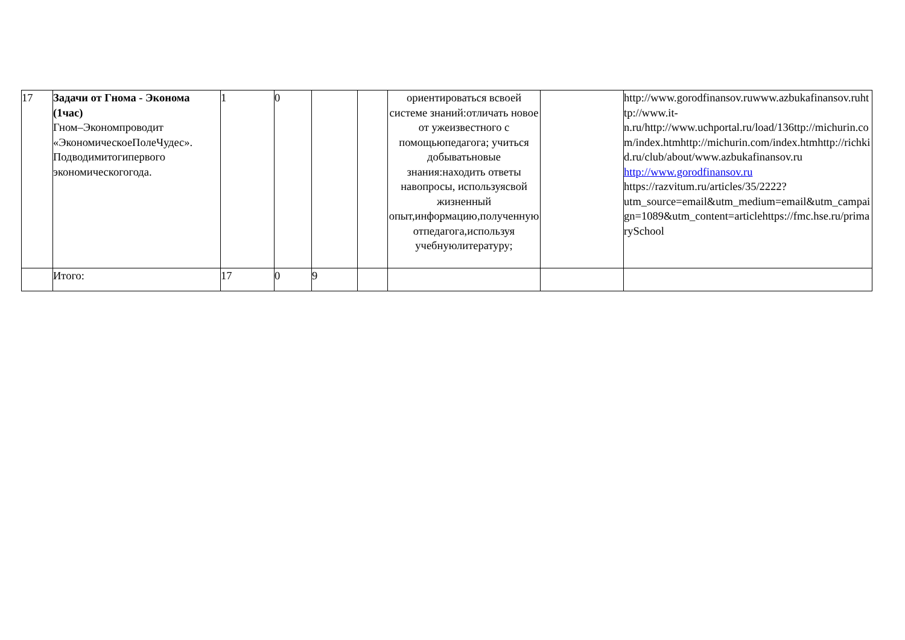| 17 | Задачи от Гнома - Эконома (1час) Гном–Экономпроводит «ЭкономическоеПолеЧудес». Подводимитогипервого экономическогогода. | 1 | 0 | | | ориентироваться всвоей системе знаний:отличать новое от ужеизвестного с помощьюпедагога; учиться добыватьновые знания:находить ответы навопросы, используясвой жизненный опыт,информацию,полученную отпедагога,используя учебнуюлитературу; | | http://www.gorodfinansov.ruwww.azbukafinansov.ruhttp://www.it-n.ru/http://www.uchportal.ru/load/136ttp://michurin.com/index.htmhttp://michurin.com/index.htmhttp://richkid.ru/club/about/www.azbukafinansov.ru http://www.gorodfinansov.ru https://razvitum.ru/articles/35/2222?utm_source=email&utm_medium=email&utm_campaign=1089&utm_content=articlehttps://fmc.hse.ru/primarySchool |
| | Итого: | 17 | 0 | 9 | | | | |